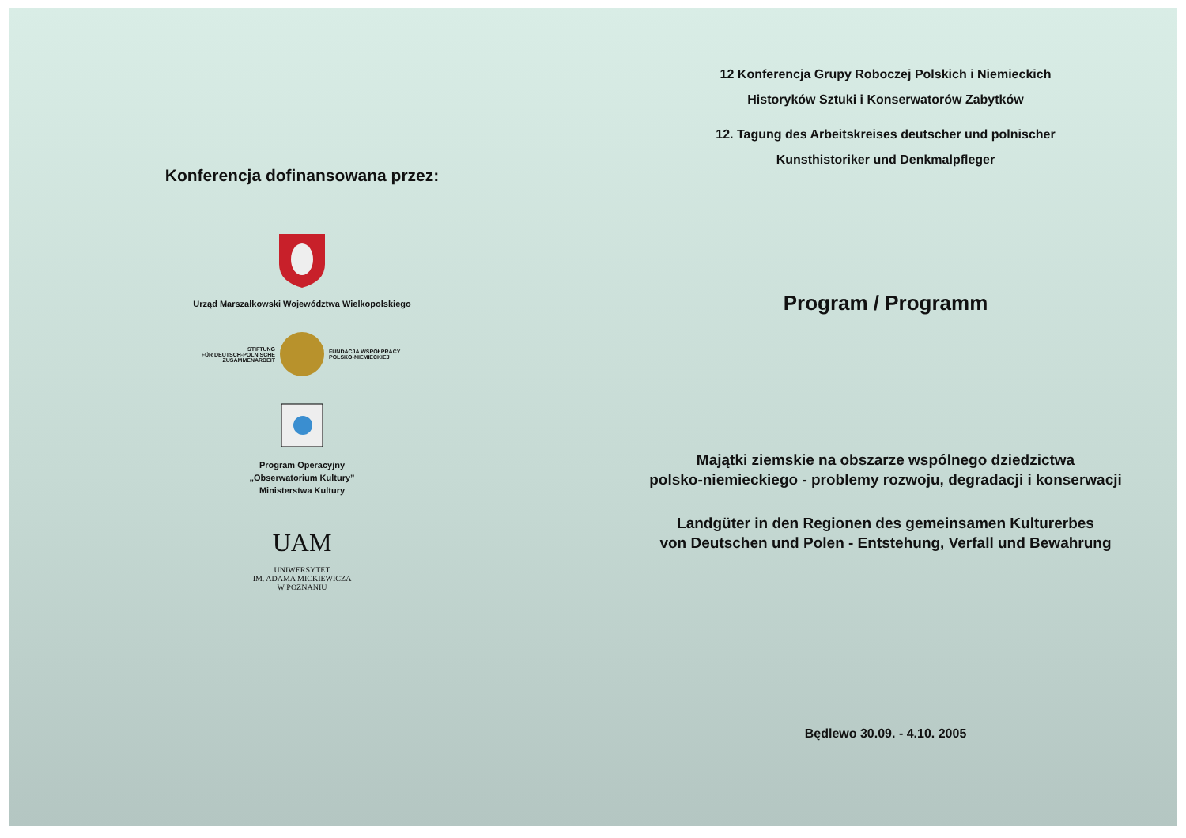Konferencja dofinansowana przez:
Urząd Marszałkowski Województwa Wielkopolskiego
STIFTUNG
FÜR DEUTSCH-POLNISCHE
ZUSAMMENARBEIT
FUNDACJA WSPÓŁPRACY
POLSKO-NIEMIECKIEJ
Program Operacyjny
„Obserwatorium Kultury”
Ministerstwa Kultury
UAM
UNIWERSYTET
IM. ADAMA MICKIEWICZA
W POZNANIU
12 Konferencja Grupy Roboczej Polskich i Niemieckich
Historyków Sztuki i Konserwatorów Zabytków
12. Tagung des Arbeitskreises deutscher und polnischer
Kunsthistoriker und Denkmalpfleger
Program / Programm
Majątki ziemskie na obszarze wspólnego dziedzictwa
polsko-niemieckiego - problemy rozwoju, degradacji i konserwacji
Landgüter in den Regionen des gemeinsamen Kulturerbes
von Deutschen und Polen - Entstehung, Verfall und Bewahrung
Będlewo 30.09. - 4.10. 2005